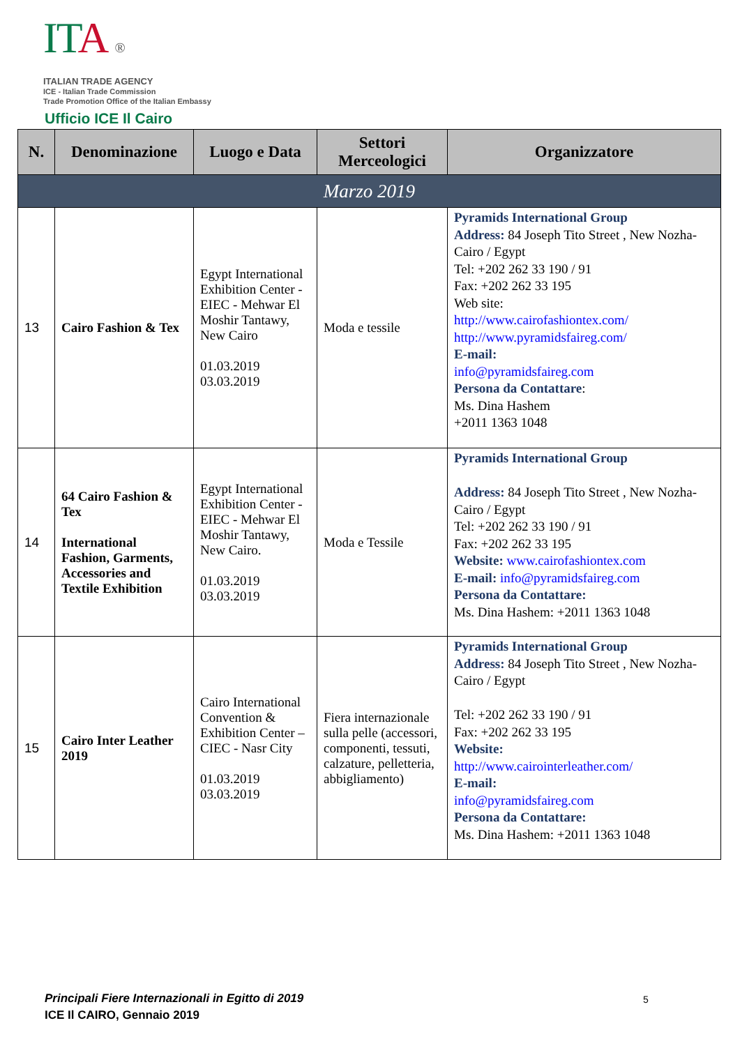IT A ®
ITALIAN TRADE AGENCY
ICE - Italian Trade Commission
Trade Promotion Office of the Italian Embassy
Ufficio ICE Il Cairo
| N. | Denominazione | Luogo e Data | Settori Merceologici | Organizzatore |
| --- | --- | --- | --- | --- |
| Marzo 2019 | | | | |
| 13 | Cairo Fashion & Tex | Egypt International Exhibition Center - EIEC - Mehwar El Moshir Tantawy, New Cairo 01.03.2019 03.03.2019 | Moda e tessile | Pyramids International Group Address: 84 Joseph Tito Street , New Nozha- Cairo / Egypt Tel: +202 262 33 190 / 91 Fax: +202 262 33 195 Web site: http://www.cairofashiontex.com/ http://www.pyramidsfaireg.com/ E-mail: info@pyramidsfaireg.com Persona da Contattare : Ms. Dina Hashem +2011 1363 1048 |
| 14 | 64 Cairo Fashion & Tex International Fashion, Garments, Accessories and Textile Exhibition | Egypt International Exhibition Center - EIEC - Mehwar El Moshir Tantawy, New Cairo. 01.03.2019 03.03.2019 | Moda e Tessile | Pyramids International Group Address: 84 Joseph Tito Street , New Nozha- Cairo / Egypt Tel: +202 262 33 190 / 91 Fax: +202 262 33 195 Website: www.cairofashiontex.com E-mail: info@pyramidsfaireg.com Persona da Contattare: Ms. Dina Hashem: +2011 1363 1048 |
| 15 | Cairo Inter Leather 2019 | Cairo International Convention & Exhibition Center –CIEC - Nasr City 01.03.2019 03.03.2019 | Fiera internazionale sulla pelle (accessori, componenti, tessuti, calzature, pelletteria, abbigliamento) | Pyramids International Group Address: 84 Joseph Tito Street , New Nozha- Cairo / Egypt Tel: +202 262 33 190 / 91 Fax: +202 262 33 195 Website: http://www.cairointerleather.com/ E-mail: info@pyramidsfaireg.com Persona da Contattare: Ms. Dina Hashem: +2011 1363 1048 |
Principali Fiere Internazionali in Egitto di 2019
ICE Il CAIRO, Gennaio 2019
5